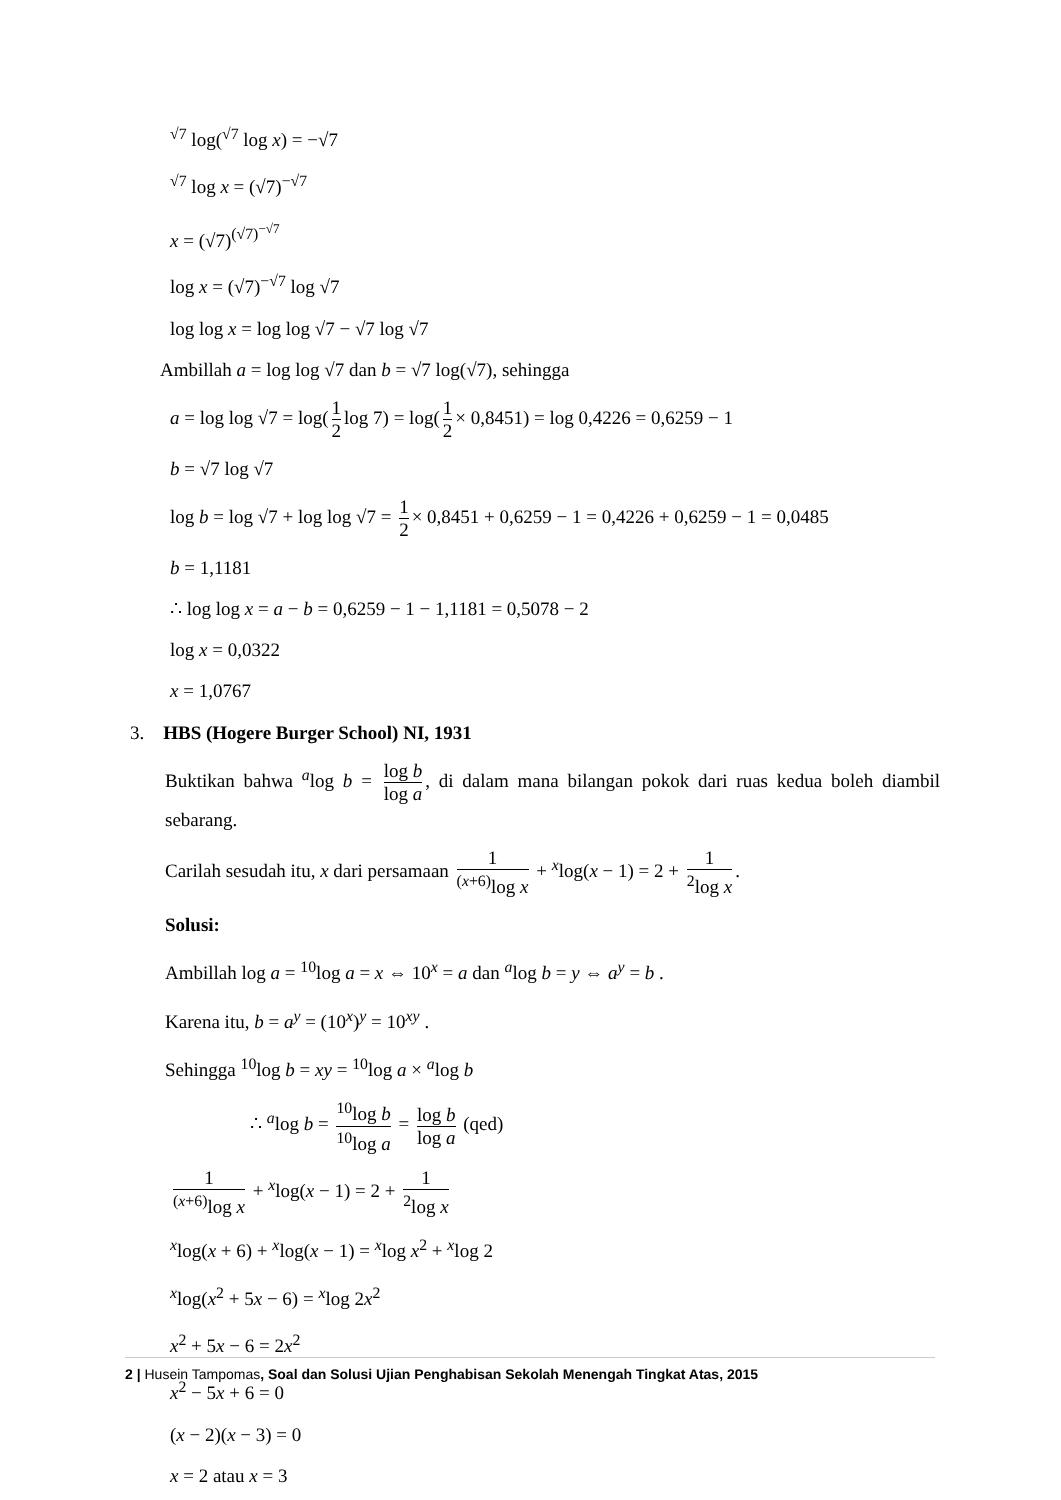<sup>√7</sup> log(<sup>√7</sup> log x) = −√7
<sup>√7</sup> log x = (√7)<sup>−√7</sup>
x = (√7)<sup>(√7)<sup>−√7</sup></sup>
log x = (√7)<sup>−√7</sup> log √7
log log x = log log √7 − √7 log √7
Ambillah a = log log √7 dan b = √7 log(√7), sehingga
a = log log √7 = log(1 2 log 7) = log(1 2 × 0,8451) = log 0,4226 = 0,6259 − 1
b = √7 log √7
log b = log √7 + log log √7 = 1 2 × 0,8451 + 0,6259 − 1 = 0,4226 + 0,6259 − 1 = 0,0485
b = 1,1181
∴ log log x = a − b = 0,6259 − 1 − 1,1181 = 0,5078 − 2
log x = 0,0322
x = 1,0767
3. HBS (Hogere Burger School) NI, 1931
Buktikan bahwa <sup>a</sup>log b = log b log a, di dalam mana bilangan pokok dari ruas kedua boleh diambil sebarang.
Carilah sesudah itu, x dari persamaan 1<sup>(x+6)</sup>log x + <sup>x</sup>log(x − 1) = 2 + 1<sup>2</sup>log x.
Solusi:
Ambillah log a = <sup>10</sup>log a = x ⇔ 10<sup>x</sup> = a dan <sup>a</sup>log b = y ⇔ a<sup>y</sup> = b .
Karena itu, b = a<sup>y</sup> = (10<sup>x</sup>)<sup>y</sup> = 10<sup>xy</sup> .
Sehingga <sup>10</sup>log b = xy = <sup>10</sup>log a × <sup>a</sup>log b
∴ <sup>a</sup>log b = <sup>10</sup>log b <sup>10</sup>log a = log b log a (qed)
1<sup>(x+6)</sup>log x + <sup>x</sup>log(x − 1) = 2 + 1<sup>2</sup>log x
<sup>x</sup> log(x + 6) + <sup>x</sup>log(x − 1) = <sup>x</sup>log x<sup>2</sup> + <sup>x</sup>log 2
<sup>x</sup> log(x<sup>2</sup> + 5x − 6) = <sup>x</sup>log 2x<sup>2</sup>
x<sup>2</sup> + 5x − 6 = 2x<sup>2</sup>
x<sup>2</sup> − 5x + 6 = 0
(x − 2)(x − 3) = 0
x = 2 atau x = 3
2 | Husein Tampomas, Soal dan Solusi Ujian Penghabisan Sekolah Menengah Tingkat Atas, 2015